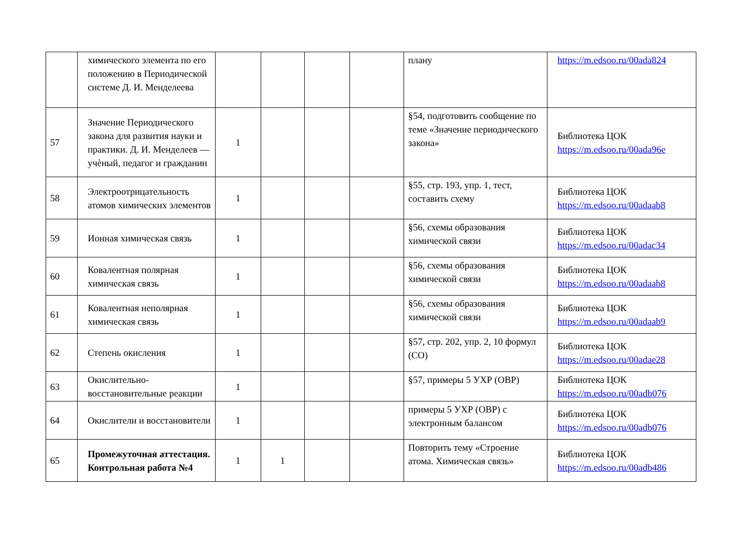| | химического элемента по его положению в Периодической системе Д. И. Менделеева | | | | | плану | https://m.edsoo.ru/00ada824 |
| 57 | Значение Периодического закона для развития науки и практики. Д. И. Менделеев — учѐный, педагог и гражданин | 1 | | | | §54, подготовить сообщение по теме «Значение периодического закона» | Библиотека ЦОК https://m.edsoo.ru/00ada96e |
| 58 | Электроотрицательность атомов химических элементов | 1 | | | | §55, стр. 193, упр. 1, тест, составить схему | Библиотека ЦОК https://m.edsoo.ru/00adaab8 |
| 59 | Ионная химическая связь | 1 | | | | §56, схемы образования химической связи | Библиотека ЦОК https://m.edsoo.ru/00adac34 |
| 60 | Ковалентная полярная химическая связь | 1 | | | | §56, схемы образования химической связи | Библиотека ЦОК https://m.edsoo.ru/00adaab8 |
| 61 | Ковалентная неполярная химическая связь | 1 | | | | §56, схемы образования химической связи | Библиотека ЦОК https://m.edsoo.ru/00adaab9 |
| 62 | Степень окисления | 1 | | | | §57, стр. 202, упр. 2, 10 формул (СО) | Библиотека ЦОК https://m.edsoo.ru/00adae28 |
| 63 | Окислительно-восстановительные реакции | 1 | | | | §57, примеры 5 УХР (ОВР) | Библиотека ЦОК https://m.edsoo.ru/00adb076 |
| 64 | Окислители и восстановители | 1 | | | | примеры 5 УХР (ОВР) с электронным балансом | Библиотека ЦОК https://m.edsoo.ru/00adb076 |
| 65 | Промежуточная аттестация. Контрольная работа №4 | 1 | 1 | | | Повторить тему «Строение атома. Химическая связь» | Библиотека ЦОК https://m.edsoo.ru/00adb486 |